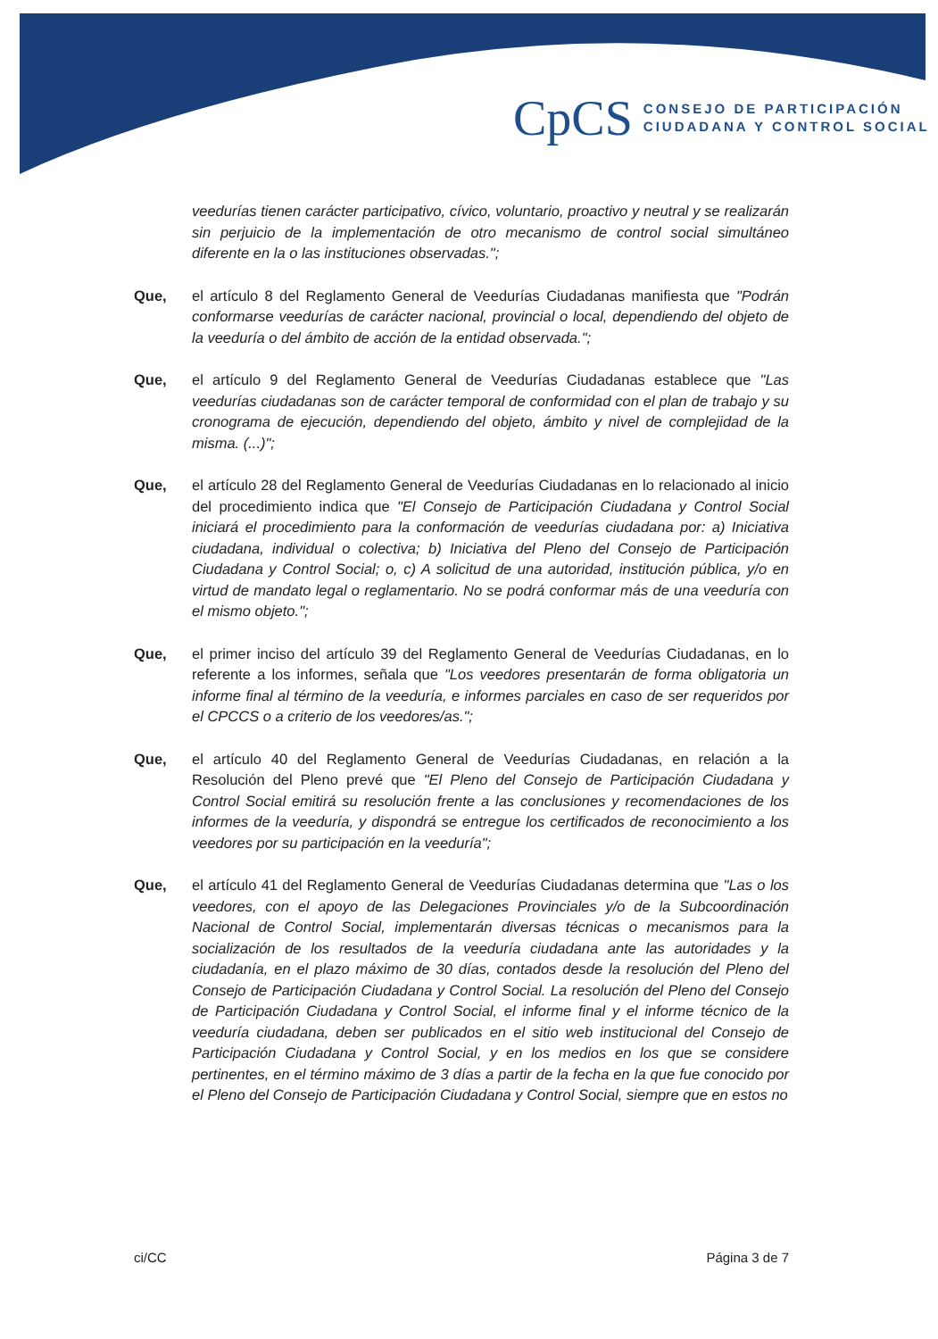CpCS
CONSEJO DE PARTICIPACIÓN
CIUDADANA Y CONTROL SOCIAL
veedurías tienen carácter participativo, cívico, voluntario, proactivo y neutral y se realizarán sin perjuicio de la implementación de otro mecanismo de control social simultáneo diferente en la o las instituciones observadas.";
Que, el artículo 8 del Reglamento General de Veedurías Ciudadanas manifiesta que "Podrán conformarse veedurías de carácter nacional, provincial o local, dependiendo del objeto de la veeduría o del ámbito de acción de la entidad observada.";
Que, el artículo 9 del Reglamento General de Veedurías Ciudadanas establece que "Las veedurías ciudadanas son de carácter temporal de conformidad con el plan de trabajo y su cronograma de ejecución, dependiendo del objeto, ámbito y nivel de complejidad de la misma. (...)";
Que, el artículo 28 del Reglamento General de Veedurías Ciudadanas en lo relacionado al inicio del procedimiento indica que "El Consejo de Participación Ciudadana y Control Social iniciará el procedimiento para la conformación de veedurías ciudadana por: a) Iniciativa ciudadana, individual o colectiva; b) Iniciativa del Pleno del Consejo de Participación Ciudadana y Control Social; o, c) A solicitud de una autoridad, institución pública, y/o en virtud de mandato legal o reglamentario. No se podrá conformar más de una veeduría con el mismo objeto.";
Que, el primer inciso del artículo 39 del Reglamento General de Veedurías Ciudadanas, en lo referente a los informes, señala que "Los veedores presentarán de forma obligatoria un informe final al término de la veeduría, e informes parciales en caso de ser requeridos por el CPCCS o a criterio de los veedores/as.";
Que, el artículo 40 del Reglamento General de Veedurías Ciudadanas, en relación a la Resolución del Pleno prevé que "El Pleno del Consejo de Participación Ciudadana y Control Social emitirá su resolución frente a las conclusiones y recomendaciones de los informes de la veeduría, y dispondrá se entregue los certificados de reconocimiento a los veedores por su participación en la veeduría";
Que, el artículo 41 del Reglamento General de Veedurías Ciudadanas determina que "Las o los veedores, con el apoyo de las Delegaciones Provinciales y/o de la Subcoordinación Nacional de Control Social, implementarán diversas técnicas o mecanismos para la socialización de los resultados de la veeduría ciudadana ante las autoridades y la ciudadanía, en el plazo máximo de 30 días, contados desde la resolución del Pleno del Consejo de Participación Ciudadana y Control Social. La resolución del Pleno del Consejo de Participación Ciudadana y Control Social, el informe final y el informe técnico de la veeduría ciudadana, deben ser publicados en el sitio web institucional del Consejo de Participación Ciudadana y Control Social, y en los medios en los que se considere pertinentes, en el término máximo de 3 días a partir de la fecha en la que fue conocido por el Pleno del Consejo de Participación Ciudadana y Control Social, siempre que en estos no
ci/CC Página 3 de 7